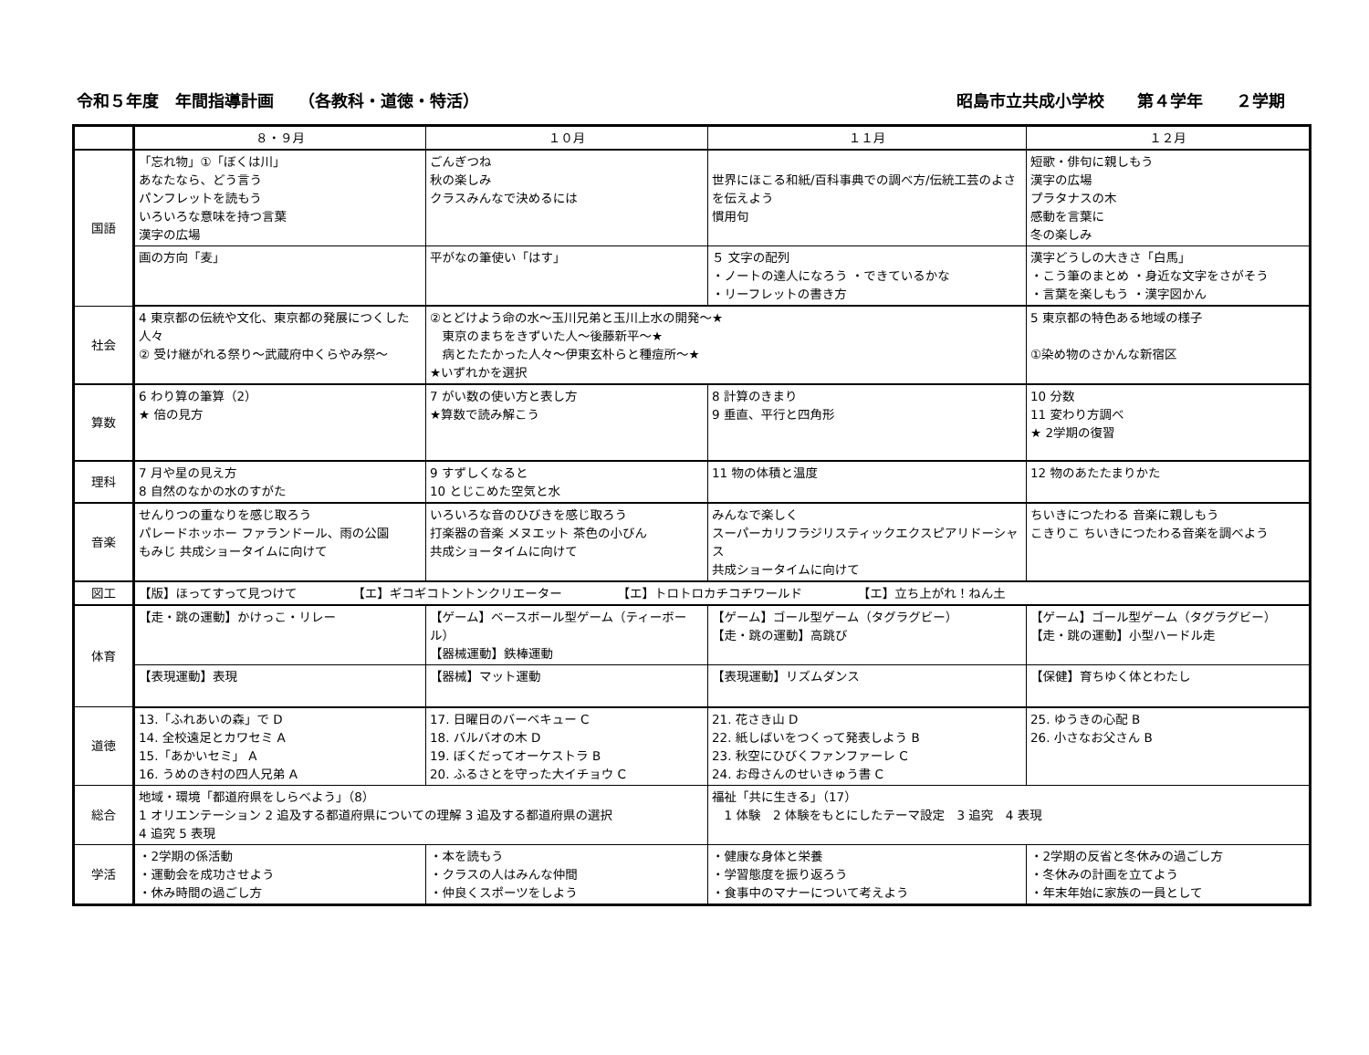令和５年度　年間指導計画　　（各教科・道徳・特活） 昭島市立共成小学校　　第４学年　　２学期
| | ８・９月 | １０月 | １１月 | １２月 |
| --- | --- | --- | --- | --- |
| 国語 | 「忘れ物」①「ぼくは川」 あなたなら、どう言う パンフレットを読もう いろいろな意味を持つ言葉 漢字の広場 | ごんぎつね 秋の楽しみ クラスみんなで決めるには | 世界にほこる和紙/百科事典での調べ方/伝統工芸のよさを伝えよう 慣用句 | 短歌・俳句に親しもう 漢字の広場 プラタナスの木 感動を言葉に 冬の楽しみ |
| | 画の方向「麦」 | 平がなの筆使い「はす」 | ５ 文字の配列 ・ノートの達人になろう ・できているかな ・リーフレットの書き方 | 漢字どうしの大きさ「白馬」 ・こう筆のまとめ ・身近な文字をさがそう ・言葉を楽しもう ・漢字図かん |
| 社会 | 4 東京都の伝統や文化、東京都の発展につくした人々 ② 受け継がれる祭り～武蔵府中くらやみ祭～ | ②とどけよう命の水～玉川兄弟と玉川上水の開発～★ 東京のまちをきずいた人～後藤新平～★ 病とたたかった人々～伊東玄朴らと種痘所～★ ★いずれかを選択 | | 5 東京都の特色ある地域の様子 ①染め物のさかんな新宿区 |
| 算数 | 6 わり算の筆算（2） ★ 倍の見方 | 7 がい数の使い方と表し方 ★算数で読み解こう | 8 計算のきまり 9 垂直、平行と四角形 | 10 分数 11 変わり方調べ ★ 2学期の復習 |
| 理科 | 7 月や星の見え方 8 自然のなかの水のすがた | 9 すずしくなると 10 とじこめた空気と水 | 11 物の体積と温度 | 12 物のあたたまりかた |
| 音楽 | せんりつの重なりを感じ取ろう パレードホッホー ファランドール、雨の公園 もみじ 共成ショータイムに向けて | いろいろな音のひびきを感じ取ろう 打楽器の音楽 メヌエット 茶色の小びん 共成ショータイムに向けて | みんなで楽しく スーパーカリフラジリスティックエクスピアリドーシャス 共成ショータイムに向けて | ちいきにつたわる 音楽に親しもう こきりこ ちいきにつたわる音楽を調べよう |
| 図工 | 【版】ほってすって見つけて 【エ】ギコギコトントンクリエーター 【エ】トロトロカチコチワールド 【エ】立ち上がれ！ねん土 | | | |
| 体育 | 【走・跳の運動】かけっこ・リレー | 【ゲーム】ベースボール型ゲーム（ティーボール） 【器械運動】鉄棒運動 | 【ゲーム】ゴール型ゲーム（タグラグビー） 【走・跳の運動】高跳び | 【ゲーム】ゴール型ゲーム（タグラグビー） 【走・跳の運動】小型ハードル走 |
| | 【表現運動】表現 | 【器械】マット運動 | 【表現運動】リズムダンス | 【保健】育ちゆく体とわたし |
| 道徳 | 13.「ふれあいの森」で D 14. 全校遠足とカワセミ A 15.「あかいセミ」 A 16. うめのき村の四人兄弟 A | 17. 日曜日のバーベキュー C 18. バルバオの木 D 19. ぼくだってオーケストラ B 20. ふるさとを守った大イチョウ C | 21. 花さき山 D 22. 紙しばいをつくって発表しよう B 23. 秋空にひびくファンファーレ C 24. お母さんのせいきゅう書 C | 25. ゆうきの心配 B 26. 小さなお父さん B |
| 総合 | 地域・環境「都道府県をしらべよう」（8） 1 オリエンテーション 2 追及する都道府県についての理解 3 追及する都道府県の選択 4 追究 5 表現 | | 福祉「共に生きる」（17） 1 体験 2 体験をもとにしたテーマ設定 3 追究 4 表現 | |
| 学活 | ・2学期の係活動 ・運動会を成功させよう ・休み時間の過ごし方 | ・本を読もう ・クラスの人はみんな仲間 ・仲良くスポーツをしよう | ・健康な身体と栄養 ・学習態度を振り返ろう ・食事中のマナーについて考えよう | ・2学期の反省と冬休みの過ごし方 ・冬休みの計画を立てよう ・年末年始に家族の一員として |